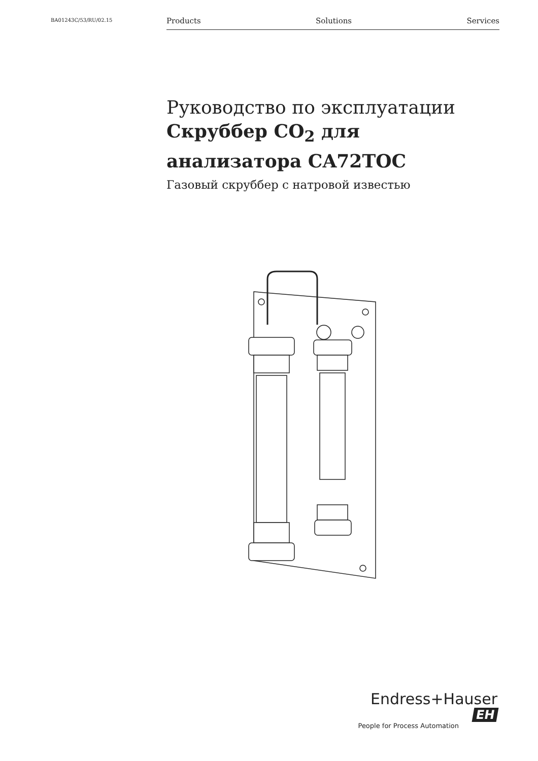BA01243C/53/RU/02.15 Products Solutions Services
Руководство по эксплуатации
Скруббер CO<sub>2</sub> для анализатора CA72TOC
Газовый скруббер с натровой известью
Endress+Hauser EH
People for Process Automation